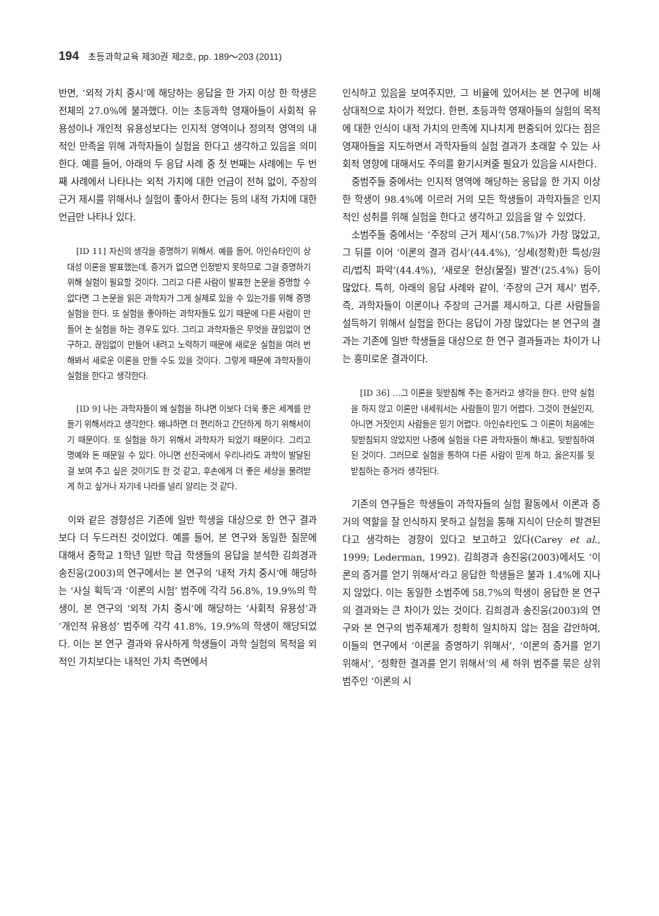194 초등과학교육 제30권 제2호, pp. 189～203 (2011)
반면, ‘외적 가치 중시’에 해당하는 응답을 한 가지 이상 한 학생은 전체의 27.0%에 불과했다. 이는 초등과학 영재아들이 사회적 유용성이나 개인적 유용성보다는 인지적 영역이나 정의적 영역의 내적인 만족을 위해 과학자들이 실험을 한다고 생각하고 있음을 의미한다. 예를 들어, 아래의 두 응답 사례 중 첫 번째는 사례에는 두 번째 사례에서 나타나는 외적 가치에 대한 언급이 전혀 없이, 주장의 근거 제시를 위해서나 실험이 좋아서 한다는 등의 내적 가치에 대한 언급만 나타나 있다.
[ID 11] 자신의 생각을 증명하기 위해서. 예를 들어, 아인슈타인이 상대성 이론을 발표했는데, 증거가 없으면 인정받지 못하므로 그걸 증명하기 위해 실험이 필요할 것이다. 그리고 다른 사람이 발표한 논문을 증명할 수 없다면 그 논문을 읽은 과학자가 그게 실제로 있을 수 있는가를 위해 증명 실험을 한다. 또 실험을 좋아하는 과학자들도 있기 때문에 다른 사람이 만들어 논 실험을 하는 경우도 있다. 그리고 과학자들은 무엇을 끊임없이 연구하고, 끊임없이 만들어 내려고 노력하기 때문에 새로운 실험을 여러 번 해봐서 새로운 이론을 만들 수도 있을 것이다. 그렇게 때문에 과학자들이 실험을 한다고 생각한다.
[ID 9] 나는 과학자들이 왜 실험을 하냐면 이보다 더욱 좋은 세계를 만들기 위해서라고 생각한다. 왜냐하면 더 편리하고 간단하게 하기 위해서이기 때문이다. 또 실험을 하기 위해서 과학자가 되었기 때문이다. 그리고 명예와 돈 때문일 수 있다. 아니면 선진국에서 우리나라도 과학이 발달된 걸 보여 주고 싶은 것이기도 한 것 같고, 후손에게 더 좋은 세상을 물려받게 하고 싶거나 자기네 나라를 널리 알리는 것 같다.
이와 같은 경향성은 기존에 일반 학생을 대상으로 한 연구 결과보다 더 두드러진 것이었다. 예를 들어, 본 연구와 동일한 질문에 대해서 중학교 1학년 일반 학급 학생들의 응답을 분석한 김희경과 송진웅(2003)의 연구에서는 본 연구의 ‘내적 가치 중시’에 해당하는 ‘사실 획득’과 ‘이론의 시험’ 범주에 각각 56.8%, 19.9%의 학생이, 본 연구의 ‘외적 가치 중시’에 해당하는 ‘사회적 유용성’과 ‘개인적 유용성’ 범주에 각각 41.8%, 19.9%의 학생이 해당되었다. 이는 본 연구 결과와 유사하게 학생들이 과학 실험의 목적을 외적인 가치보다는 내적인 가치 측면에서
인식하고 있음을 보여주지만, 그 비율에 있어서는 본 연구에 비해 상대적으로 차이가 적었다. 한편, 초등과학 영재아들의 실험의 목적에 대한 인식이 내적 가치의 만족에 지나치게 편중되어 있다는 점은 영재아들을 지도하면서 과학자들의 실험 결과가 초래할 수 있는 사회적 영향에 대해서도 주의를 환기시켜줄 필요가 있음을 시사한다.
중범주들 중에서는 인지적 영역에 해당하는 응답을 한 가지 이상 한 학생이 98.4%에 이르러 거의 모든 학생들이 과학자들은 인지적인 성취를 위해 실험을 한다고 생각하고 있음을 알 수 있었다.
소범주들 중에서는 ‘주장의 근거 제시’(58.7%)가 가장 많았고, 그 뒤를 이어 ‘이론의 결과 검사’(44.4%), ‘상세(정확)한 특성/원리/법칙 파악’(44.4%), ‘새로운 현상(물질) 발견’(25.4%) 등이 많았다. 특히, 아래의 응답 사례와 같이, ‘주장의 근거 제시’ 범주, 즉, 과학자들이 이론이나 주장의 근거를 제시하고, 다른 사람들을 설득하기 위해서 실험을 한다는 응답이 가장 많았다는 본 연구의 결과는 기존에 일반 학생들을 대상으로 한 연구 결과들과는 차이가 나는 흥미로운 결과이다.
[ID 36] …그 이론을 뒷받침해 주는 증거라고 생각을 한다. 만약 실험을 하지 않고 이론만 내세워서는 사람들이 믿기 어렵다. 그것이 현실인지, 아니면 거짓인지 사람들은 믿기 어렵다. 아인슈타인도 그 이론이 처음에는 뒷받침되지 않았지만 나중에 실험을 다른 과학자들이 해내고, 뒷받침하여 된 것이다. 그러므로 실험을 통하여 다른 사람이 믿게 하고, 옳은지를 뒷받침하는 증거라 생각된다.
기존의 연구들은 학생들이 과학자들의 실험 활동에서 이론과 증거의 역할을 잘 인식하지 못하고 실험을 통해 지식이 단순히 발견된다고 생각하는 경향이 있다고 보고하고 있다(Carey et al., 1999; Lederman, 1992). 김희경과 송진웅(2003)에서도 ‘이론의 증거를 얻기 위해서’라고 응답한 학생들은 불과 1.4%에 지나지 않았다. 이는 동일한 소범주에 58.7%의 학생이 응답한 본 연구의 결과와는 큰 차이가 있는 것이다. 김희경과 송진웅(2003)의 연구와 본 연구의 범주체계가 정확히 일치하지 않는 점을 감안하여, 이들의 연구에서 ‘이론을 증명하기 위해서’, ‘이론의 증거를 얻기 위해서’, ‘정확한 결과를 얻기 위해서’의 세 하위 범주를 묶은 상위 범주인 ‘이론의 시